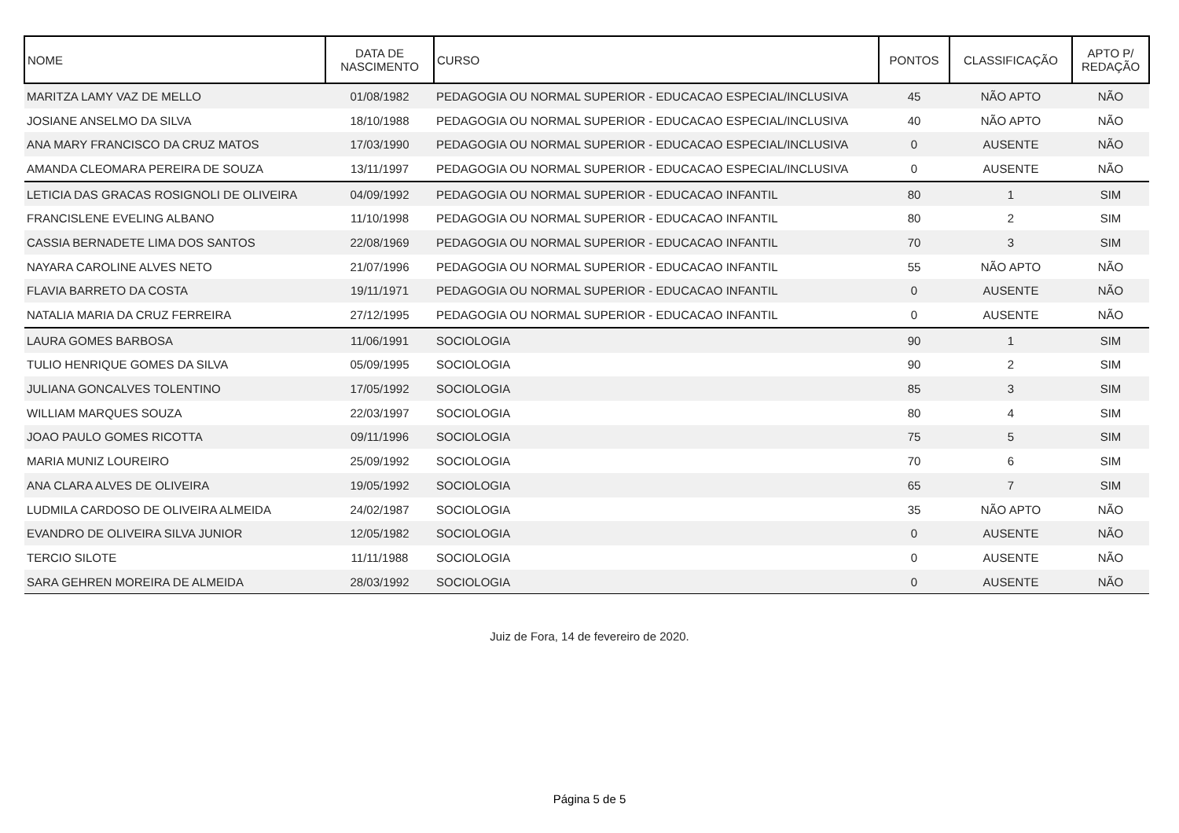| NOME | DATA DE NASCIMENTO | CURSO | PONTOS | CLASSIFICAÇÃO | APTO P/ REDAÇÃO |
| --- | --- | --- | --- | --- | --- |
| MARITZA LAMY VAZ DE MELLO | 01/08/1982 | PEDAGOGIA OU NORMAL SUPERIOR - EDUCACAO ESPECIAL/INCLUSIVA | 45 | NÃO APTO | NÃO |
| JOSIANE ANSELMO DA SILVA | 18/10/1988 | PEDAGOGIA OU NORMAL SUPERIOR - EDUCACAO ESPECIAL/INCLUSIVA | 40 | NÃO APTO | NÃO |
| ANA MARY FRANCISCO DA CRUZ MATOS | 17/03/1990 | PEDAGOGIA OU NORMAL SUPERIOR - EDUCACAO ESPECIAL/INCLUSIVA | 0 | AUSENTE | NÃO |
| AMANDA CLEOMARA PEREIRA DE SOUZA | 13/11/1997 | PEDAGOGIA OU NORMAL SUPERIOR - EDUCACAO ESPECIAL/INCLUSIVA | 0 | AUSENTE | NÃO |
| LETICIA DAS GRACAS ROSIGNOLI DE OLIVEIRA | 04/09/1992 | PEDAGOGIA OU NORMAL SUPERIOR - EDUCACAO INFANTIL | 80 | 1 | SIM |
| FRANCISLENE EVELING ALBANO | 11/10/1998 | PEDAGOGIA OU NORMAL SUPERIOR - EDUCACAO INFANTIL | 80 | 2 | SIM |
| CASSIA BERNADETE LIMA DOS SANTOS | 22/08/1969 | PEDAGOGIA OU NORMAL SUPERIOR - EDUCACAO INFANTIL | 70 | 3 | SIM |
| NAYARA CAROLINE ALVES NETO | 21/07/1996 | PEDAGOGIA OU NORMAL SUPERIOR - EDUCACAO INFANTIL | 55 | NÃO APTO | NÃO |
| FLAVIA BARRETO DA COSTA | 19/11/1971 | PEDAGOGIA OU NORMAL SUPERIOR - EDUCACAO INFANTIL | 0 | AUSENTE | NÃO |
| NATALIA MARIA DA CRUZ FERREIRA | 27/12/1995 | PEDAGOGIA OU NORMAL SUPERIOR - EDUCACAO INFANTIL | 0 | AUSENTE | NÃO |
| LAURA GOMES BARBOSA | 11/06/1991 | SOCIOLOGIA | 90 | 1 | SIM |
| TULIO HENRIQUE GOMES DA SILVA | 05/09/1995 | SOCIOLOGIA | 90 | 2 | SIM |
| JULIANA GONCALVES TOLENTINO | 17/05/1992 | SOCIOLOGIA | 85 | 3 | SIM |
| WILLIAM MARQUES SOUZA | 22/03/1997 | SOCIOLOGIA | 80 | 4 | SIM |
| JOAO PAULO GOMES RICOTTA | 09/11/1996 | SOCIOLOGIA | 75 | 5 | SIM |
| MARIA MUNIZ LOUREIRO | 25/09/1992 | SOCIOLOGIA | 70 | 6 | SIM |
| ANA CLARA ALVES DE OLIVEIRA | 19/05/1992 | SOCIOLOGIA | 65 | 7 | SIM |
| LUDMILA CARDOSO DE OLIVEIRA ALMEIDA | 24/02/1987 | SOCIOLOGIA | 35 | NÃO APTO | NÃO |
| EVANDRO DE OLIVEIRA SILVA JUNIOR | 12/05/1982 | SOCIOLOGIA | 0 | AUSENTE | NÃO |
| TERCIO SILOTE | 11/11/1988 | SOCIOLOGIA | 0 | AUSENTE | NÃO |
| SARA GEHREN MOREIRA DE ALMEIDA | 28/03/1992 | SOCIOLOGIA | 0 | AUSENTE | NÃO |
Juiz de Fora, 14 de fevereiro de 2020.
Página 5 de 5